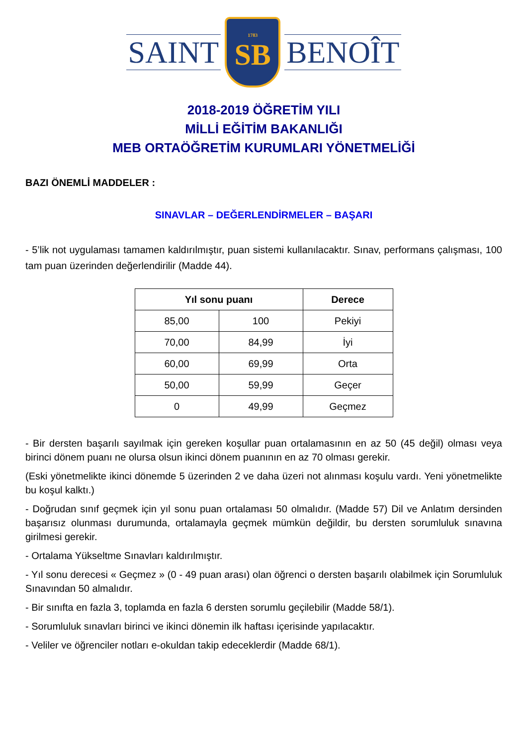SAINT
1783
SB
BENOÎT
2018-2019 ÖĞRETİM YILI
MİLLİ EĞİTİM BAKANLIĞI
MEB ORTAÖĞRETİM KURUMLARI YÖNETMELİĞİ
BAZI ÖNEMLİ MADDELER :
SINAVLAR – DEĞERLENDİRMELER – BAŞARI
- 5’lik not uygulaması tamamen kaldırılmıştır, puan sistemi kullanılacaktır. Sınav, performans çalışması, 100 tam puan üzerinden değerlendirilir (Madde 44).
| Yıl sonu puanı | | Derece |
| --- | --- | --- |
| 85,00 | 100 | Pekiyi |
| 70,00 | 84,99 | İyi |
| 60,00 | 69,99 | Orta |
| 50,00 | 59,99 | Geçer |
| 0 | 49,99 | Geçmez |
- Bir dersten başarılı sayılmak için gereken koşullar puan ortalamasının en az 50 (45 değil) olması veya birinci dönem puanı ne olursa olsun ikinci dönem puanının en az 70 olması gerekir.
(Eski yönetmelikte ikinci dönemde 5 üzerinden 2 ve daha üzeri not alınması koşulu vardı. Yeni yönetmelikte bu koşul kalktı.)
- Doğrudan sınıf geçmek için yıl sonu puan ortalaması 50 olmalıdır. (Madde 57) Dil ve Anlatım dersinden başarısız olunması durumunda, ortalamayla geçmek mümkün değildir, bu dersten sorumluluk sınavına girilmesi gerekir.
- Ortalama Yükseltme Sınavları kaldırılmıştır.
- Yıl sonu derecesi « Geçmez » (0 - 49 puan arası) olan öğrenci o dersten başarılı olabilmek için Sorumluluk Sınavından 50 almalıdır.
- Bir sınıfta en fazla 3, toplamda en fazla 6 dersten sorumlu geçilebilir (Madde 58/1).
- Sorumluluk sınavları birinci ve ikinci dönemin ilk haftası içerisinde yapılacaktır.
- Veliler ve öğrenciler notları e-okuldan takip edeceklerdir (Madde 68/1).